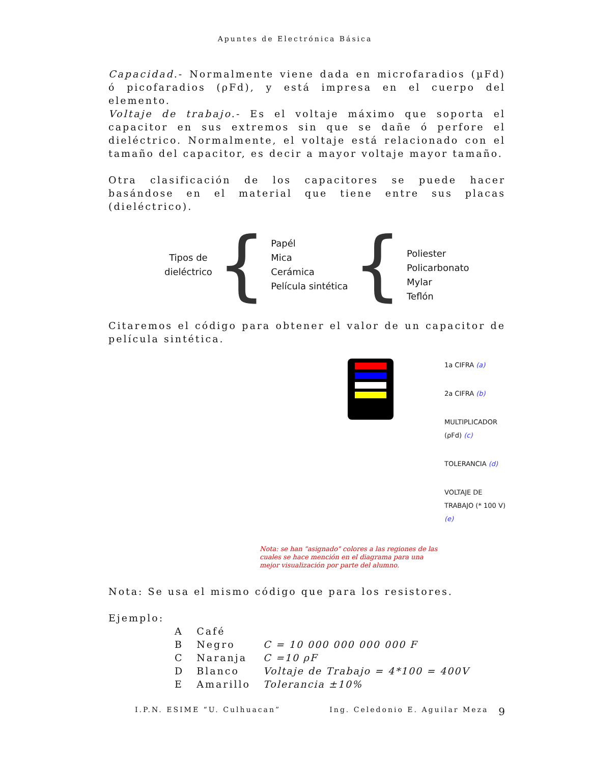Apuntes de Electrónica Básica
Capacidad.- Normalmente viene dada en microfaradios (µFd) ó picofaradios (ρFd), y está impresa en el cuerpo del elemento.
Voltaje de trabajo.- Es el voltaje máximo que soporta el capacitor en sus extremos sin que se dañe ó perfore el dieléctrico. Normalmente, el voltaje está relacionado con el tamaño del capacitor, es decir a mayor voltaje mayor tamaño.
Otra clasificación de los capacitores se puede hacer basándose en el material que tiene entre sus placas (dieléctrico).
Tipos de
dieléctrico
{
Papél
Mica
Cerámica
Película sintética
{
Poliester
Policarbonato
Mylar
Teflón
Citaremos el código para obtener el valor de un capacitor de película sintética.
1a CIFRA (a)
2a CIFRA (b)
MULTIPLICADOR (ρFd) (c)
TOLERANCIA (d)
VOLTAJE DE TRABAJO (* 100 V) (e)
Nota: se han "asignado" colores a las regiones de las cuales se hace mención en el diagrama para una mejor visualización por parte del alumno.
Nota: Se usa el mismo código que para los resistores.
Ejemplo:
| A | Café | |
| B | Negro | C = 10 000 000 000 000 F |
| C | Naranja | C =10 ρF |
| D | Blanco | Voltaje de Trabajo = 4*100 = 400V |
| E | Amarillo | Tolerancia ±10% |
I.P.N. ESIME “U. Culhuacan” Ing. Celedonio E. Aguilar Meza 9